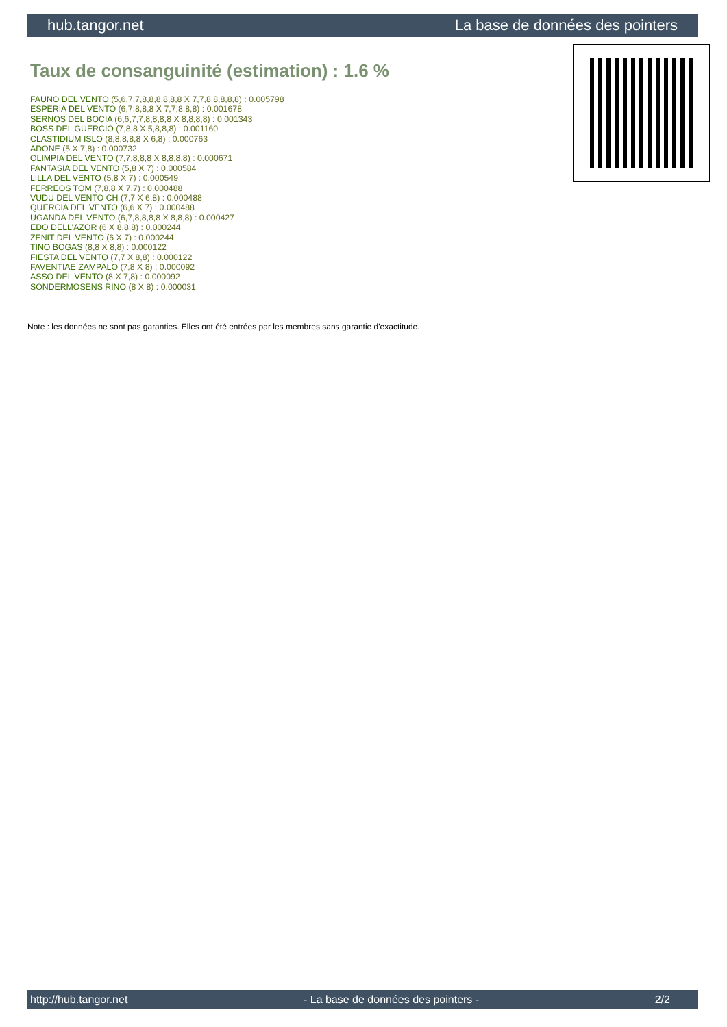hub.tangor.net La base de données des pointers
Taux de consanguinité (estimation) : 1.6 %
FAUNO DEL VENTO (5,6,7,7,8,8,8,8,8,8 X 7,7,8,8,8,8,8) : 0.005798
ESPERIA DEL VENTO (6,7,8,8,8 X 7,7,8,8,8) : 0.001678
SERNOS DEL BOCIA (6,6,7,7,8,8,8,8 X 8,8,8,8) : 0.001343
BOSS DEL GUERCIO (7,8,8 X 5,8,8,8) : 0.001160
CLASTIDIUM ISLO (8,8,8,8,8 X 6,8) : 0.000763
ADONE (5 X 7,8) : 0.000732
OLIMPIA DEL VENTO (7,7,8,8,8 X 8,8,8,8) : 0.000671
FANTASIA DEL VENTO (5,8 X 7) : 0.000584
LILLA DEL VENTO (5,8 X 7) : 0.000549
FERREOS TOM (7,8,8 X 7,7) : 0.000488
VUDU DEL VENTO CH (7,7 X 6,8) : 0.000488
QUERCIA DEL VENTO (6,6 X 7) : 0.000488
UGANDA DEL VENTO (6,7,8,8,8,8 X 8,8,8) : 0.000427
EDO DELL'AZOR (6 X 8,8,8) : 0.000244
ZENIT DEL VENTO (6 X 7) : 0.000244
TINO BOGAS (8,8 X 8,8) : 0.000122
FIESTA DEL VENTO (7,7 X 8,8) : 0.000122
FAVENTIAE ZAMPALO (7,8 X 8) : 0.000092
ASSO DEL VENTO (8 X 7,8) : 0.000092
SONDERMOSENS RINO (8 X 8) : 0.000031
Note : les données ne sont pas garanties. Elles ont été entrées par les membres sans garantie d'exactitude.
http://hub.tangor.net - La base de données des pointers - 2/2